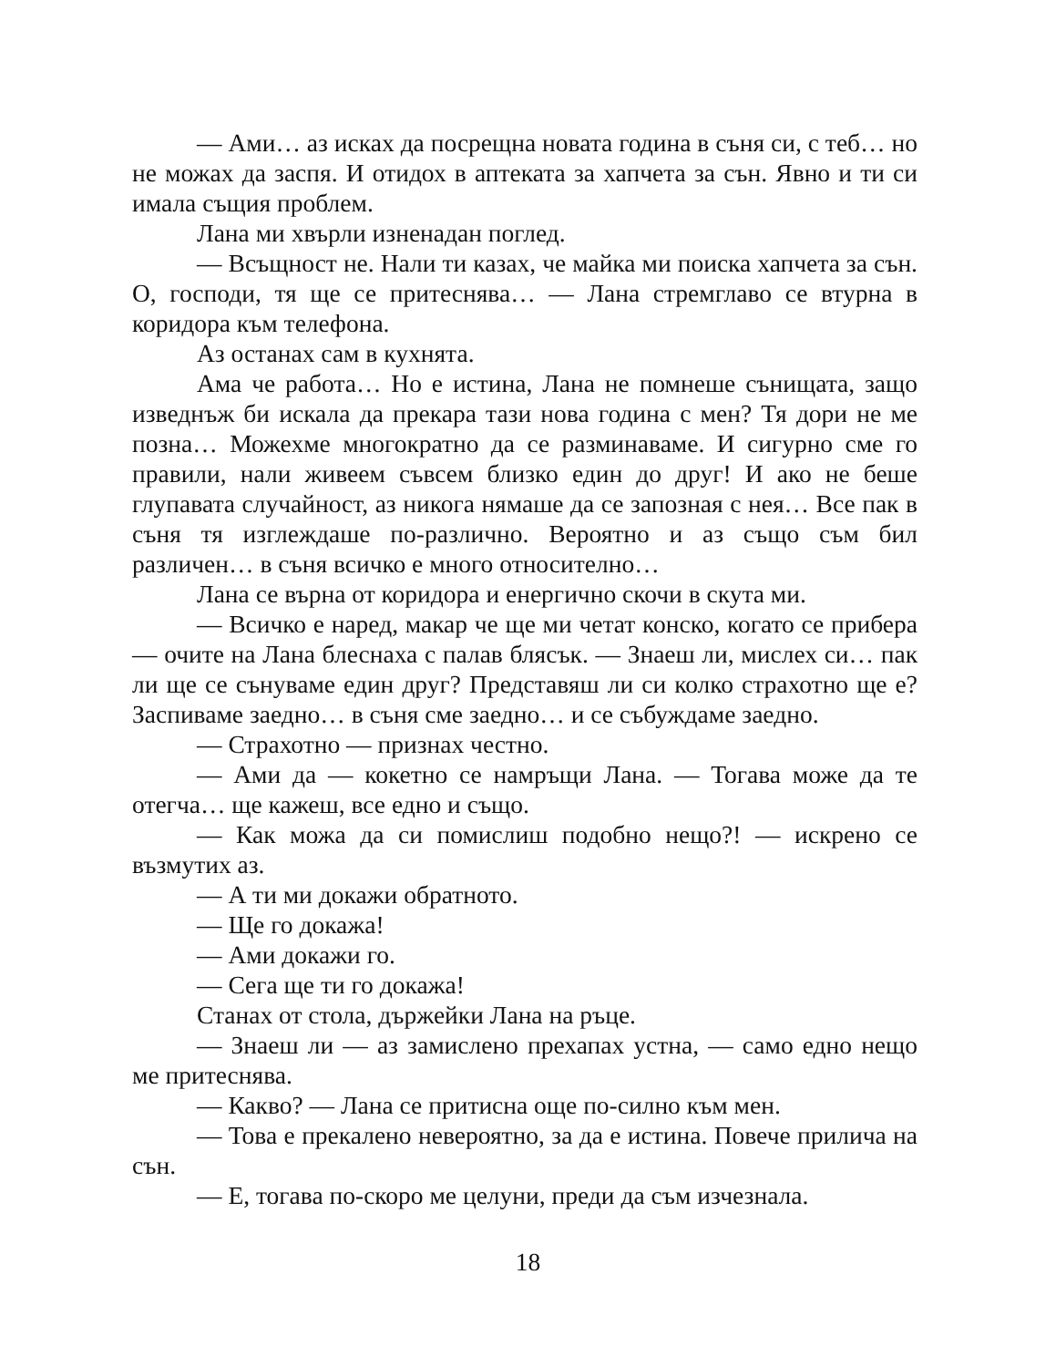— Ами… аз исках да посрещна новата година в съня си, с теб… но не можах да заспя. И отидох в аптеката за хапчета за сън. Явно и ти си имала същия проблем.
Лана ми хвърли изненадан поглед.
— Всъщност не. Нали ти казах, че майка ми поиска хапчета за сън. О, господи, тя ще се притеснява… — Лана стремглаво се втурна в коридора към телефона.
Аз останах сам в кухнята.
Ама че работа… Но е истина, Лана не помнеше сънищата, защо изведнъж би искала да прекара тази нова година с мен? Тя дори не ме позна… Можехме многократно да се разминаваме. И сигурно сме го правили, нали живеем съвсем близко един до друг! И ако не беше глупавата случайност, аз никога нямаше да се запозная с нея… Все пак в съня тя изглеждаше по-различно. Вероятно и аз също съм бил различен… в съня всичко е много относително…
Лана се върна от коридора и енергично скочи в скута ми.
— Всичко е наред, макар че ще ми четат конско, когато се прибера — очите на Лана блеснаха с палав блясък. — Знаеш ли, мислех си… пак ли ще се сънуваме един друг? Представяш ли си колко страхотно ще е? Заспиваме заедно… в съня сме заедно… и се събуждаме заедно.
— Страхотно — признах честно.
— Ами да — кокетно се намръщи Лана. — Тогава може да те отегча… ще кажеш, все едно и също.
— Как можа да си помислиш подобно нещо?! — искрено се възмутих аз.
— А ти ми докажи обратното.
— Ще го докажа!
— Ами докажи го.
— Сега ще ти го докажа!
Станах от стола, държейки Лана на ръце.
— Знаеш ли — аз замислено прехапах устна, — само едно нещо ме притеснява.
— Какво? — Лана се притисна още по-силно към мен.
— Това е прекалено невероятно, за да е истина. Повече прилича на сън.
— Е, тогава по-скоро ме целуни, преди да съм изчезнала.
18